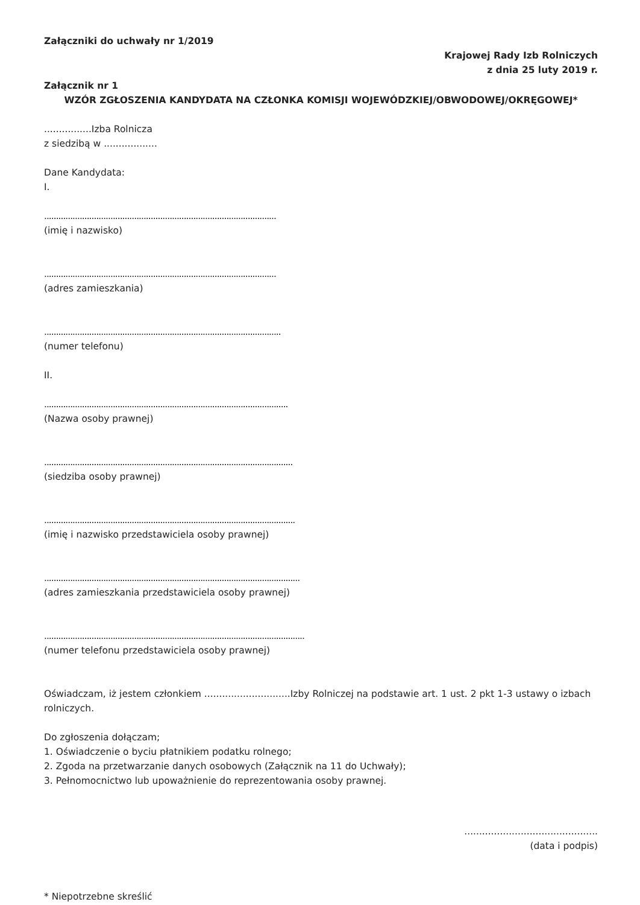Załączniki do uchwały nr 1/2019
Krajowej Rady Izb Rolniczych
z dnia 25 luty 2019 r.
Załącznik nr 1
WZÓR ZGŁOSZENIA KANDYDATA NA CZŁONKA KOMISJI WOJEWÓDZKIEJ/OBWODOWEJ/OKRĘGOWEJ*
................Izba Rolnicza
z siedzibą w ..................
Dane Kandydata:
I.
..................................................................................................
(imię i nazwisko)
..................................................................................................
(adres zamieszkania)
....................................................................................................
(numer telefonu)
II.
.......................................................................................................
(Nazwa osoby prawnej)
.........................................................................................................
(siedziba osoby prawnej)
..........................................................................................................
(imię i nazwisko przedstawiciela osoby prawnej)
............................................................................................................
(adres zamieszkania przedstawiciela osoby prawnej)
..............................................................................................................
(numer telefonu przedstawiciela osoby prawnej)
Oświadczam, iż jestem członkiem .............................Izby Rolniczej na podstawie art. 1 ust. 2 pkt 1-3 ustawy o izbach rolniczych.
Do zgłoszenia dołączam;
1. Oświadczenie o byciu płatnikiem podatku rolnego;
2. Zgoda na przetwarzanie danych osobowych (Załącznik na 11 do Uchwały);
3. Pełnomocnictwo lub upoważnienie do reprezentowania osoby prawnej.
.............................................
(data i podpis)
* Niepotrzebne skreślić